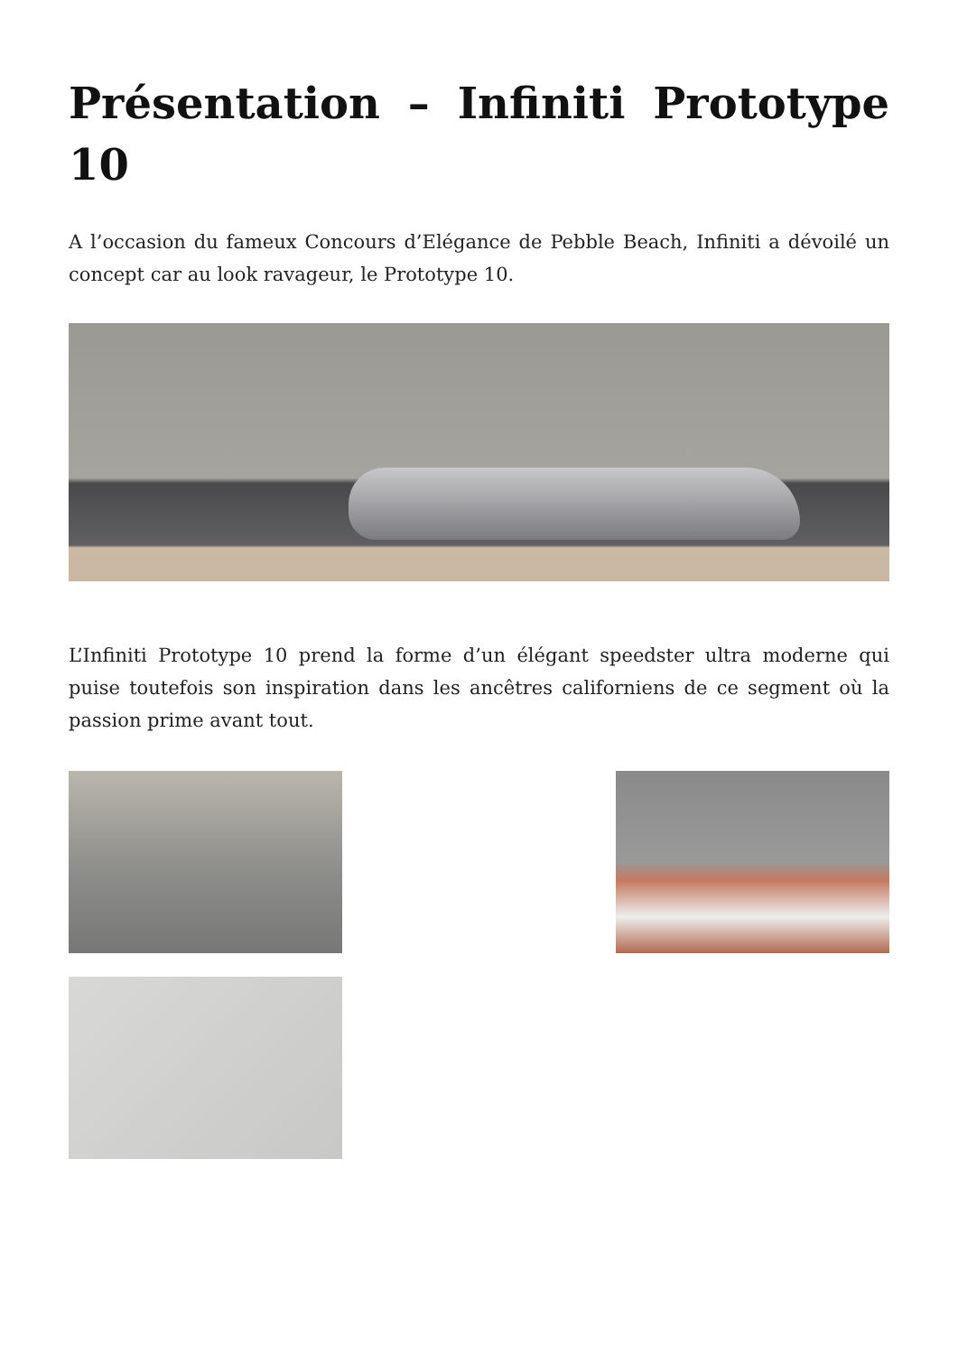Présentation – Infiniti Prototype 10
A l’occasion du fameux Concours d’Elégance de Pebble Beach, Infiniti a dévoilé un concept car au look ravageur, le Prototype 10.
L’Infiniti Prototype 10 prend la forme d’un élégant speedster ultra moderne qui puise toutefois son inspiration dans les ancêtres californiens de ce segment où la passion prime avant tout.